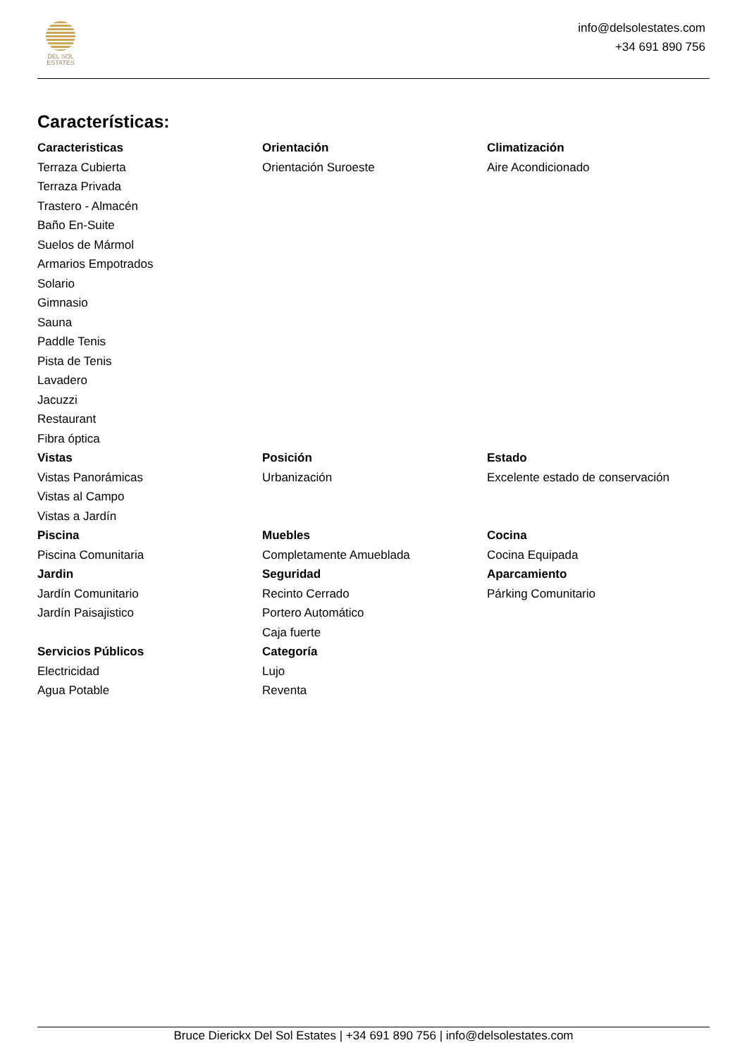DEL SOL
ESTATES
info@delsolestates.com
+34 691 890 756
Características:
Caracteristicas
Terraza Cubierta
Terraza Privada
Trastero - Almacén
Baño En-Suite
Suelos de Mármol
Armarios Empotrados
Solario
Gimnasio
Sauna
Paddle Tenis
Pista de Tenis
Lavadero
Jacuzzi
Restaurant
Fibra óptica
Orientación
Orientación Suroeste
Climatización
Aire Acondicionado
Vistas
Vistas Panorámicas
Vistas al Campo
Vistas a Jardín
Posición
Urbanización
Estado
Excelente estado de conservación
Piscina
Piscina Comunitaria
Muebles
Completamente Amueblada
Cocina
Cocina Equipada
Jardin
Jardín Comunitario
Jardín Paisajistico
Seguridad
Recinto Cerrado
Portero Automático
Caja fuerte
Aparcamiento
Párking Comunitario
Servicios Públicos
Electricidad
Agua Potable
Categoría
Lujo
Reventa
Bruce Dierickx Del Sol Estates | +34 691 890 756 | info@delsolestates.com